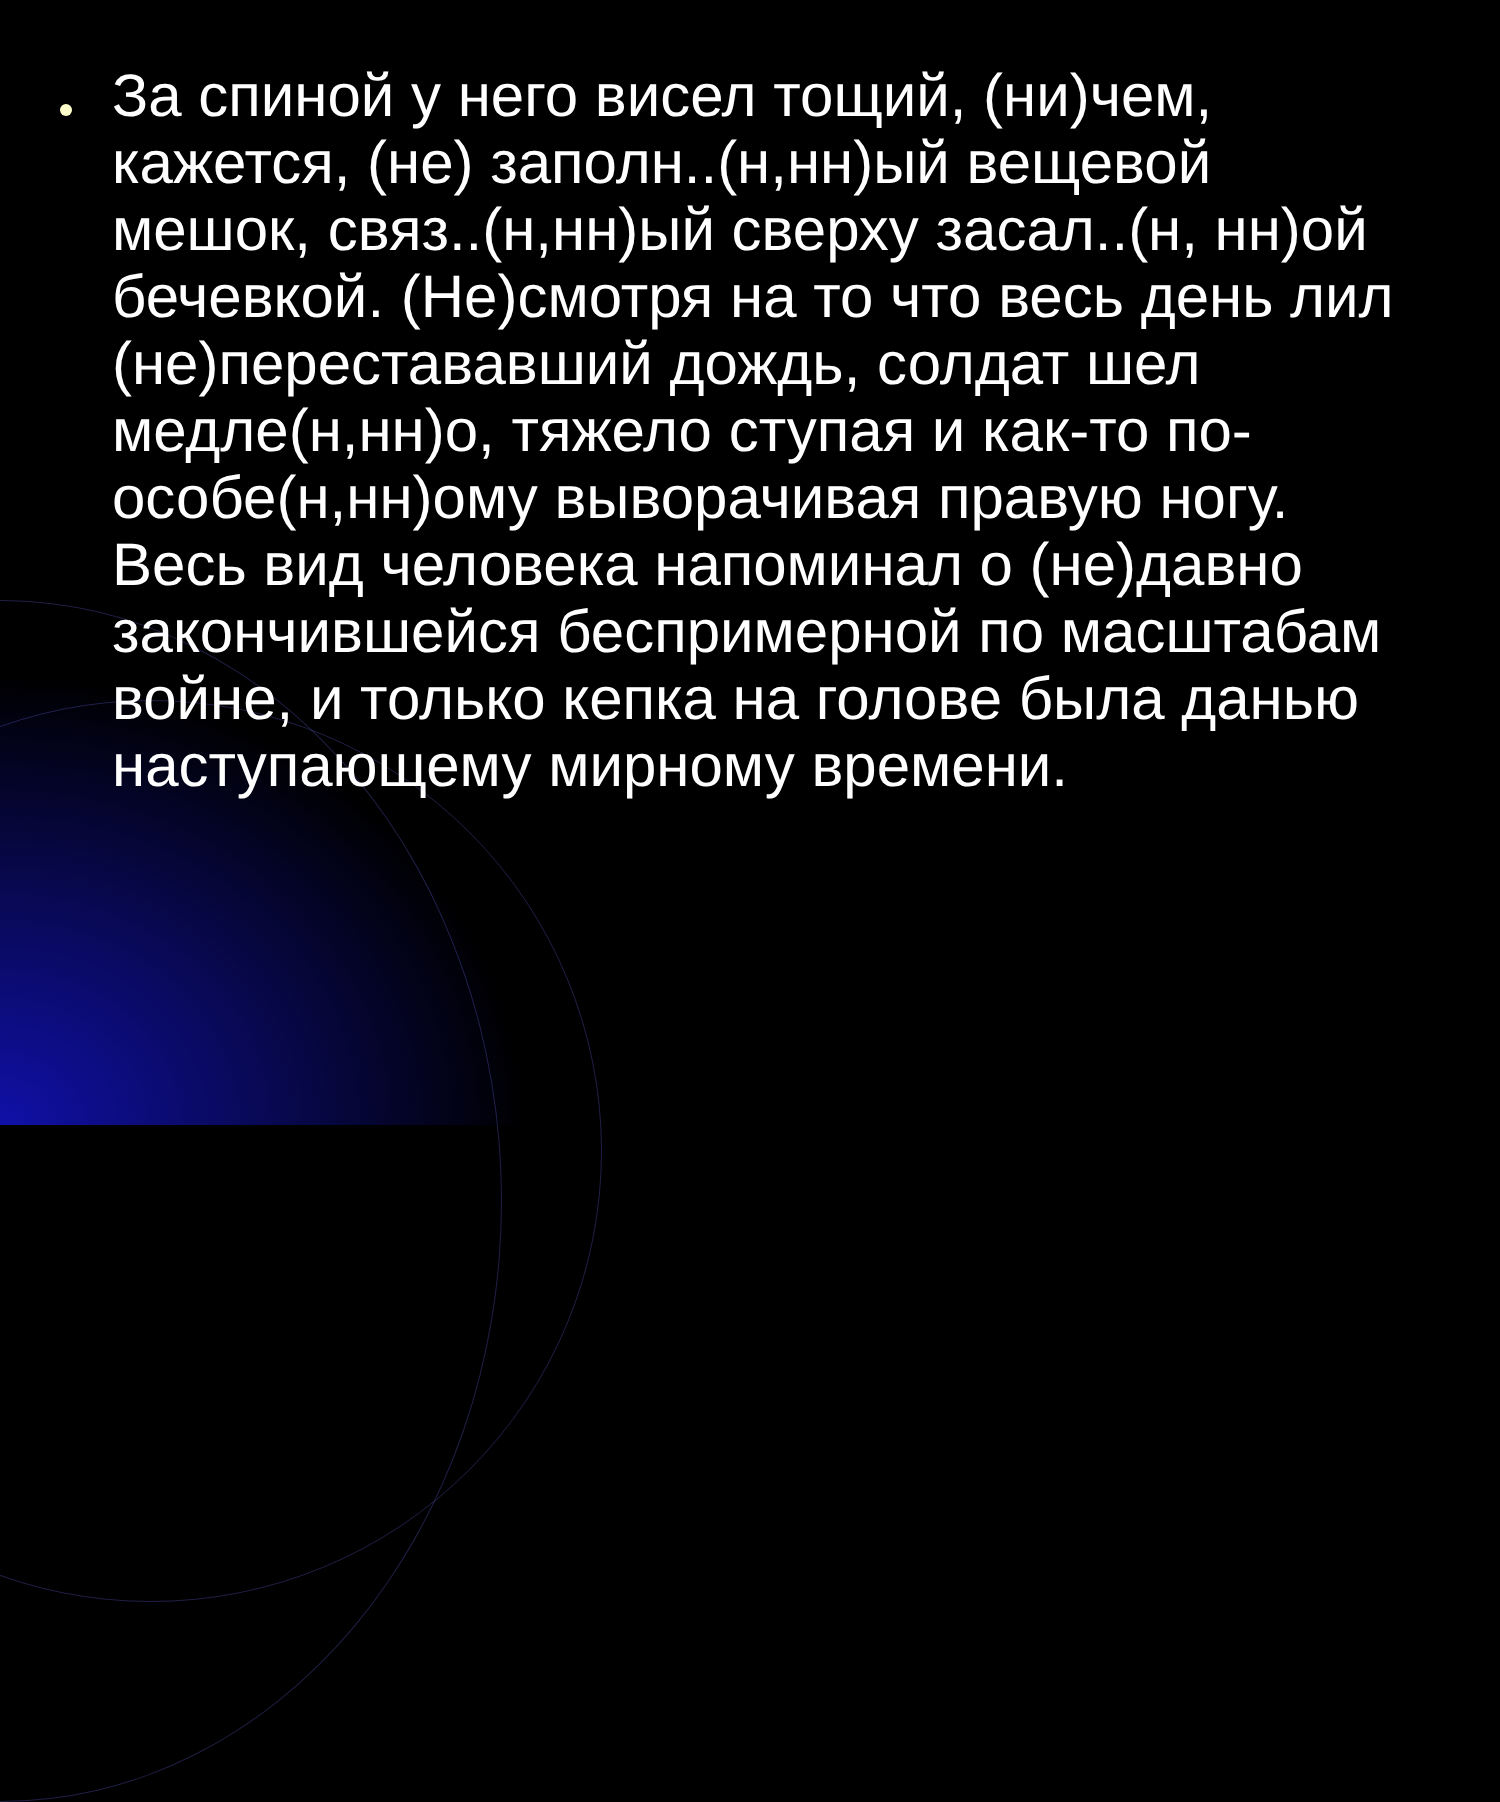За спиной у него висел тощий, (ни)чем, кажется, (не) заполн..(н,нн)ый вещевой мешок, связ..(н,нн)ый сверху засал..(н, нн)ой бечевкой. (Не)смотря на то что весь день лил (не)перестававший дождь, солдат шел медле(н,нн)о, тяжело ступая и как-то по-особе(н,нн)ому выворачивая правую ногу. Весь вид человека напоминал о (не)давно закончившейся беспримерной по масштабам войне, и только кепка на голове была данью наступающему мирному времени.